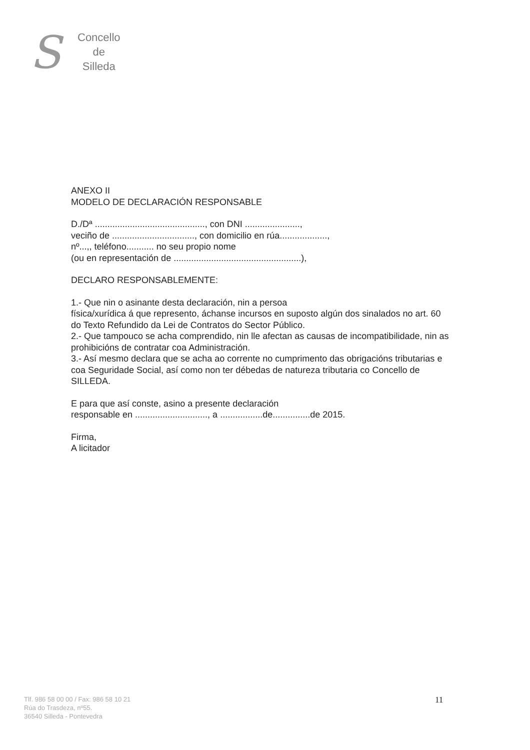S
Concello
de
Silleda
ANEXO II
MODELO DE DECLARACIÓN RESPONSABLE
D./Dª ............................................, con DNI ......................,
veciño de ................................., con domicilio en rúa...................,
nº...,, teléfono........... no seu propio nome
(ou en representación de ...................................................),
DECLARO RESPONSABLEMENTE:
1.- Que nin o asinante desta declaración, nin a persoa
física/xurídica á que represento, áchanse incursos en suposto algún dos sinalados no art. 60 do Texto Refundido da Lei de Contratos do Sector Público.
2.- Que tampouco se acha comprendido, nin lle afectan as causas de incompatibilidade, nin as prohibicións de contratar coa Administración.
3.- Así mesmo declara que se acha ao corrente no cumprimento das obrigacións tributarias e coa Seguridade Social, así como non ter débedas de natureza tributaria co Concello de SILLEDA.
E para que así conste, asino a presente declaración
responsable en ............................., a .................de...............de 2015.
Firma,
A licitador
Tlf. 986 58 00 00 / Fax: 986 58 10 21
Rúa do Trasdeza, nº55.
36540 Silleda - Pontevedra
11